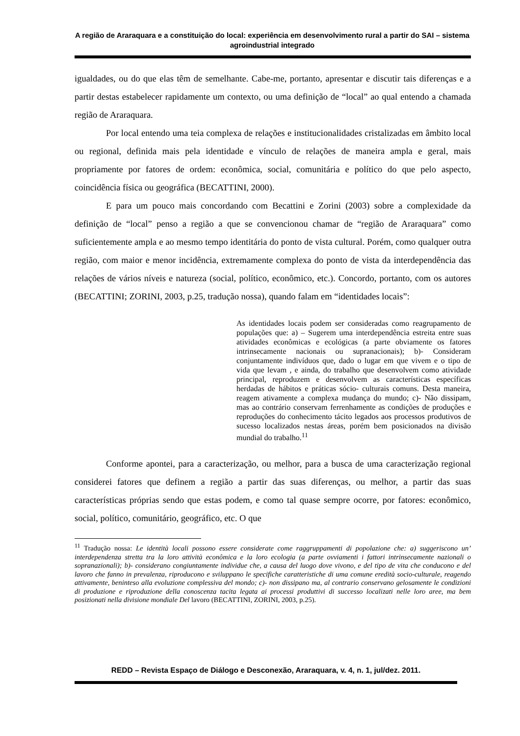A região de Araraquara e a constituição do local: experiência em desenvolvimento rural a partir do SAI – sistema agroindustrial integrado
igualdades, ou do que elas têm de semelhante. Cabe-me, portanto, apresentar e discutir tais diferenças e a partir destas estabelecer rapidamente um contexto, ou uma definição de “local” ao qual entendo a chamada região de Araraquara.
Por local entendo uma teia complexa de relações e institucionalidades cristalizadas em âmbito local ou regional, definida mais pela identidade e vínculo de relações de maneira ampla e geral, mais propriamente por fatores de ordem: econômica, social, comunitária e político do que pelo aspecto, coincidência física ou geográfica (BECATTINI, 2000).
E para um pouco mais concordando com Becattini e Zorini (2003) sobre a complexidade da definição de “local” penso a região a que se convencionou chamar de “região de Araraquara” como suficientemente ampla e ao mesmo tempo identitária do ponto de vista cultural. Porém, como qualquer outra região, com maior e menor incidência, extremamente complexa do ponto de vista da interdependência das relações de vários níveis e natureza (social, político, econômico, etc.). Concordo, portanto, com os autores (BECATTINI; ZORINI, 2003, p.25, tradução nossa), quando falam em “identidades locais”:
As identidades locais podem ser consideradas como reagrupamento de populações que: a) – Sugerem uma interdependência estreita entre suas atividades econômicas e ecológicas (a parte obviamente os fatores intrinsecamente nacionais ou supranacionais); b)- Consideram conjuntamente indivíduos que, dado o lugar em que vivem e o tipo de vida que levam , e ainda, do trabalho que desenvolvem como atividade principal, reproduzem e desenvolvem as características específicas herdadas de hábitos e práticas sócio- culturais comuns. Desta maneira, reagem ativamente a complexa mudança do mundo; c)- Não dissipam, mas ao contrário conservam ferrenhamente as condições de produções e reproduções do conhecimento tácito legados aos processos produtivos de sucesso localizados nestas áreas, porém bem posicionados na divisão mundial do trabalho.<sup>11</sup>
Conforme apontei, para a caracterização, ou melhor, para a busca de uma caracterização regional considerei fatores que definem a região a partir das suas diferenças, ou melhor, a partir das suas características próprias sendo que estas podem, e como tal quase sempre ocorre, por fatores: econômico, social, político, comunitário, geográfico, etc. O que
<sup>11</sup> Tradução nossa: Le identità locali possono essere considerate come raggruppamenti di popolazione che: a) suggeriscono un’ interdependenza stretta tra la loro attività econômica e la loro ecologia (a parte ovviamenti i fattori intrinsecamente nazionali o sopranazionali); b)- considerano congiuntamente individue che, a causa del luogo dove vivono, e del tipo de vita che conducono e del lavoro che fanno in prevalenza, riproducono e sviluppano le specifiche caratteristiche di uma comune eredità socio-culturale, reagendo attivamente, beninteso alla evoluzione complessiva del mondo; c)- non dissipano ma, al contrario conservano gelosamente le condizioni di produzione e riproduzione della conoscenza tacita legata ai processi produttivi di successo localizati nelle loro aree, ma bem posizionati nella divisione mondiale Del lavoro (BECATTINI, ZORINI, 2003, p.25).
REDD – Revista Espaço de Diálogo e Desconexão, Araraquara, v. 4, n. 1, jul/dez. 2011.